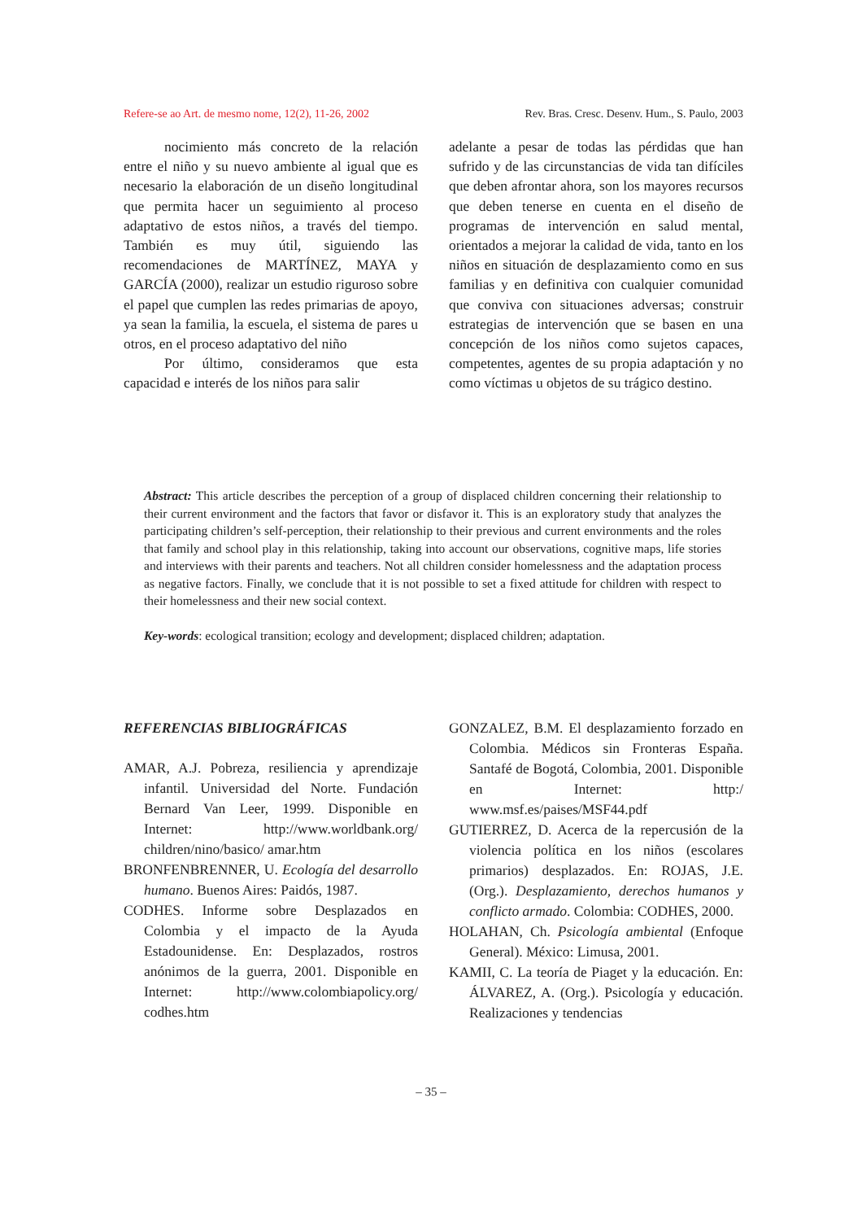Refere-se ao Art. de mesmo nome, 12(2), 11-26, 2002 Rev. Bras. Cresc. Desenv. Hum., S. Paulo, 2003
nocimiento más concreto de la relación entre el niño y su nuevo ambiente al igual que es necesario la elaboración de un diseño longitudinal que permita hacer un seguimiento al proceso adaptativo de estos niños, a través del tiempo. También es muy útil, siguiendo las recomendaciones de MARTÍNEZ, MAYA y GARCÍA (2000), realizar un estudio riguroso sobre el papel que cumplen las redes primarias de apoyo, ya sean la familia, la escuela, el sistema de pares u otros, en el proceso adaptativo del niño
Por último, consideramos que esta capacidad e interés de los niños para salir
adelante a pesar de todas las pérdidas que han sufrido y de las circunstancias de vida tan difíciles que deben afrontar ahora, son los mayores recursos que deben tenerse en cuenta en el diseño de programas de intervención en salud mental, orientados a mejorar la calidad de vida, tanto en los niños en situación de desplazamiento como en sus familias y en definitiva con cualquier comunidad que conviva con situaciones adversas; construir estrategias de intervención que se basen en una concepción de los niños como sujetos capaces, competentes, agentes de su propia adaptación y no como víctimas u objetos de su trágico destino.
Abstract: This article describes the perception of a group of displaced children concerning their relationship to their current environment and the factors that favor or disfavor it. This is an exploratory study that analyzes the participating children’s self-perception, their relationship to their previous and current environments and the roles that family and school play in this relationship, taking into account our observations, cognitive maps, life stories and interviews with their parents and teachers. Not all children consider homelessness and the adaptation process as negative factors. Finally, we conclude that it is not possible to set a fixed attitude for children with respect to their homelessness and their new social context.
Key-words: ecological transition; ecology and development; displaced children; adaptation.
REFERENCIAS BIBLIOGRÁFICAS
AMAR, A.J. Pobreza, resiliencia y aprendizaje infantil. Universidad del Norte. Fundación Bernard Van Leer, 1999. Disponible en Internet: http://www.worldbank.org/ children/nino/basico/ amar.htm
BRONFENBRENNER, U. Ecología del desarrollo humano. Buenos Aires: Paidós, 1987.
CODHES. Informe sobre Desplazados en Colombia y el impacto de la Ayuda Estadounidense. En: Desplazados, rostros anónimos de la guerra, 2001. Disponible en Internet: http://www.colombiapolicy.org/ codhes.htm
GONZALEZ, B.M. El desplazamiento forzado en Colombia. Médicos sin Fronteras España. Santafé de Bogotá, Colombia, 2001. Disponible en Internet: http:/ www.msf.es/paises/MSF44.pdf
GUTIERREZ, D. Acerca de la repercusión de la violencia política en los niños (escolares primarios) desplazados. En: ROJAS, J.E. (Org.). Desplazamiento, derechos humanos y conflicto armado. Colombia: CODHES, 2000.
HOLAHAN, Ch. Psicología ambiental (Enfoque General). México: Limusa, 2001.
KAMII, C. La teoría de Piaget y la educación. En: ÁLVAREZ, A. (Org.). Psicología y educación. Realizaciones y tendencias
– 35 –